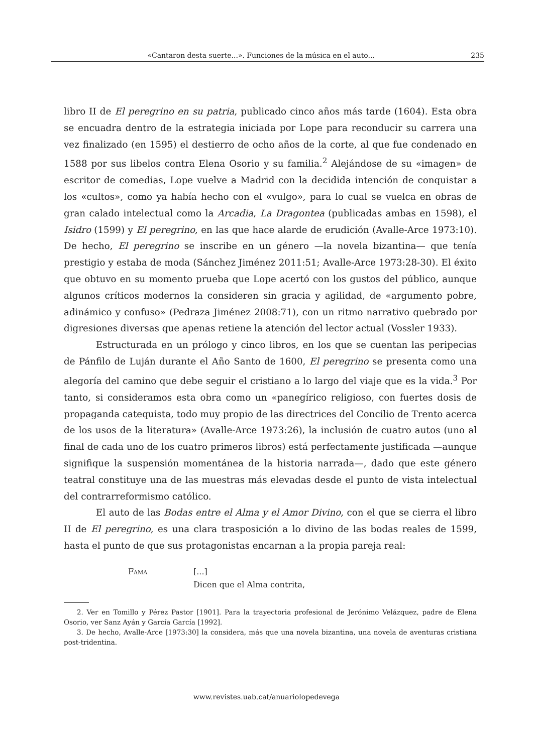«Cantaron desta suerte...». Funciones de la música en el auto... 235
libro II de El peregrino en su patria, publicado cinco años más tarde (1604). Esta obra se encuadra dentro de la estrategia iniciada por Lope para reconducir su carrera una vez finalizado (en 1595) el destierro de ocho años de la corte, al que fue condenado en 1588 por sus libelos contra Elena Osorio y su familia.<sup>2</sup> Alejándose de su «imagen» de escritor de comedias, Lope vuelve a Madrid con la decidida intención de conquistar a los «cultos», como ya había hecho con el «vulgo», para lo cual se vuelca en obras de gran calado intelectual como la Arcadia, La Dragontea (publicadas ambas en 1598), el Isidro (1599) y El peregrino, en las que hace alarde de erudición (Avalle-Arce 1973:10). De hecho, El peregrino se inscribe en un género —la novela bizantina— que tenía prestigio y estaba de moda (Sánchez Jiménez 2011:51; Avalle-Arce 1973:28-30). El éxito que obtuvo en su momento prueba que Lope acertó con los gustos del público, aunque algunos críticos modernos la consideren sin gracia y agilidad, de «argumento pobre, adinámico y confuso» (Pedraza Jiménez 2008:71), con un ritmo narrativo quebrado por digresiones diversas que apenas retiene la atención del lector actual (Vossler 1933).
Estructurada en un prólogo y cinco libros, en los que se cuentan las peripecias de Pánfilo de Luján durante el Año Santo de 1600, El peregrino se presenta como una alegoría del camino que debe seguir el cristiano a lo largo del viaje que es la vida.<sup>3</sup> Por tanto, si consideramos esta obra como un «panegírico religioso, con fuertes dosis de propaganda catequista, todo muy propio de las directrices del Concilio de Trento acerca de los usos de la literatura» (Avalle-Arce 1973:26), la inclusión de cuatro autos (uno al final de cada uno de los cuatro primeros libros) está perfectamente justificada —aunque signifique la suspensión momentánea de la historia narrada—, dado que este género teatral constituye una de las muestras más elevadas desde el punto de vista intelectual del contrarreformismo católico.
El auto de las Bodas entre el Alma y el Amor Divino, con el que se cierra el libro II de El peregrino, es una clara trasposición a lo divino de las bodas reales de 1599, hasta el punto de que sus protagonistas encarnan a la propia pareja real:
Fama [...]
Dicen que el Alma contrita,
2. Ver en Tomillo y Pérez Pastor [1901]. Para la trayectoria profesional de Jerónimo Velázquez, padre de Elena Osorio, ver Sanz Ayán y García García [1992].
3. De hecho, Avalle-Arce [1973:30] la considera, más que una novela bizantina, una novela de aventuras cristiana post-tridentina.
www.revistes.uab.cat/anuariolopedevega